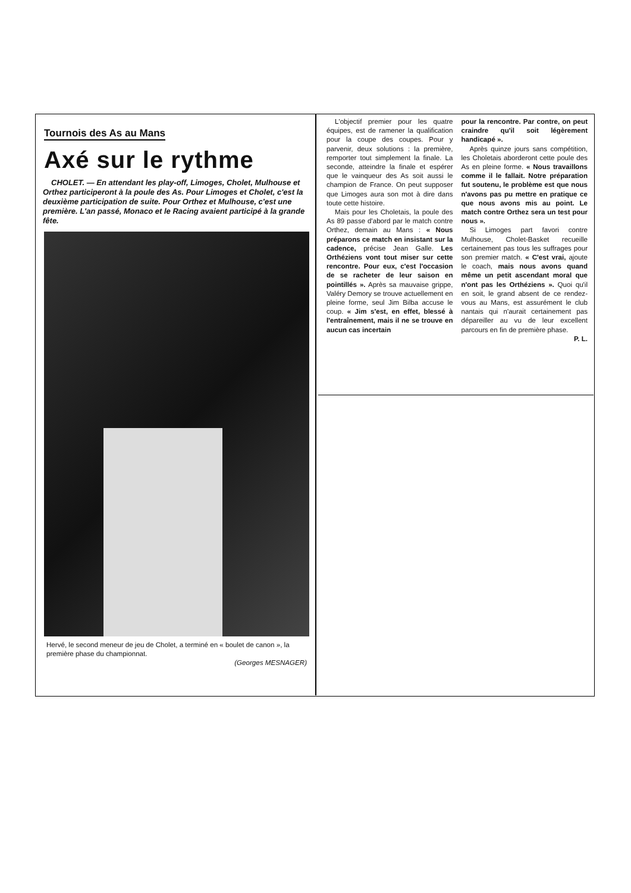Tournois des As au Mans
Axé sur le rythme
CHOLET. — En attendant les play-off, Limoges, Cholet, Mulhouse et Orthez participeront à la poule des As. Pour Limoges et Cholet, c'est la deuxième participation de suite. Pour Orthez et Mulhouse, c'est une première. L'an passé, Monaco et le Racing avaient participé à la grande fête.
Hervé, le second meneur de jeu de Cholet, a terminé en « boulet de canon », la première phase du championnat.
(Georges MESNAGER)
L'objectif premier pour les quatre équipes, est de ramener la qualification pour la coupe des coupes. Pour y parvenir, deux solutions : la première, remporter tout simplement la finale. La seconde, atteindre la finale et espérer que le vainqueur des As soit aussi le champion de France. On peut supposer que Limoges aura son mot à dire dans toute cette histoire.
Mais pour les Choletais, la poule des As 89 passe d'abord par le match contre Orthez, demain au Mans : « Nous préparons ce match en insistant sur la cadence, précise Jean Galle. Les Orthéziens vont tout miser sur cette rencontre. Pour eux, c'est l'occasion de se racheter de leur saison en pointillés ». Après sa mauvaise grippe, Valéry Demory se trouve actuellement en pleine forme, seul Jim Bilba accuse le coup. « Jim s'est, en effet, blessé à l'entraînement, mais il ne se trouve en aucun cas incertain
pour la rencontre. Par contre, on peut craindre qu'il soit légèrement handicapé ».
Après quinze jours sans compétition, les Choletais aborderont cette poule des As en pleine forme. « Nous travaillons comme il le fallait. Notre préparation fut soutenu, le problème est que nous n'avons pas pu mettre en pratique ce que nous avons mis au point. Le match contre Orthez sera un test pour nous ».
Si Limoges part favori contre Mulhouse, Cholet-Basket recueille certainement pas tous les suffrages pour son premier match. « C'est vrai, ajoute le coach, mais nous avons quand même un petit ascendant moral que n'ont pas les Orthéziens ». Quoi qu'il en soit, le grand absent de ce rendez-vous au Mans, est assurément le club nantais qui n'aurait certainement pas dépareiller au vu de leur excellent parcours en fin de première phase.
P. L.